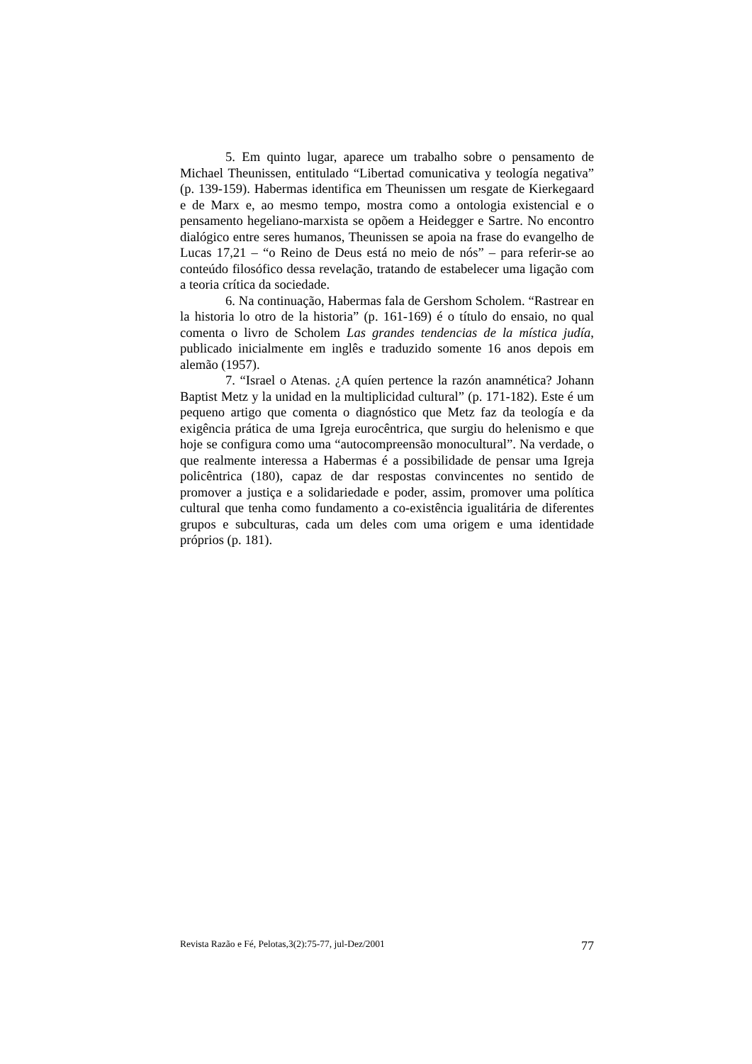5. Em quinto lugar, aparece um trabalho sobre o pensamento de Michael Theunissen, entitulado “Libertad comunicativa y teología negativa” (p. 139-159). Habermas identifica em Theunissen um resgate de Kierkegaard e de Marx e, ao mesmo tempo, mostra como a ontologia existencial e o pensamento hegeliano-marxista se opõem a Heidegger e Sartre. No encontro dialógico entre seres humanos, Theunissen se apoia na frase do evangelho de Lucas 17,21 – “o Reino de Deus está no meio de nós” – para referir-se ao conteúdo filosófico dessa revelação, tratando de estabelecer uma ligação com a teoria crítica da sociedade.
6. Na continuação, Habermas fala de Gershom Scholem. “Rastrear en la historia lo otro de la historia” (p. 161-169) é o título do ensaio, no qual comenta o livro de Scholem Las grandes tendencias de la mística judía, publicado inicialmente em inglês e traduzido somente 16 anos depois em alemão (1957).
7. “Israel o Atenas. ¿A quíen pertence la razón anamnética? Johann Baptist Metz y la unidad en la multiplicidad cultural” (p. 171-182). Este é um pequeno artigo que comenta o diagnóstico que Metz faz da teología e da exigência prática de uma Igreja eurocêntrica, que surgiu do helenismo e que hoje se configura como uma “autocompreensão monocultural”. Na verdade, o que realmente interessa a Habermas é a possibilidade de pensar uma Igreja policêntrica (180), capaz de dar respostas convincentes no sentido de promover a justiça e a solidariedade e poder, assim, promover uma política cultural que tenha como fundamento a co-existência igualitária de diferentes grupos e subculturas, cada um deles com uma origem e uma identidade próprios (p. 181).
Revista Razão e Fé, Pelotas,3(2):75-77, jul-Dez/2001 77